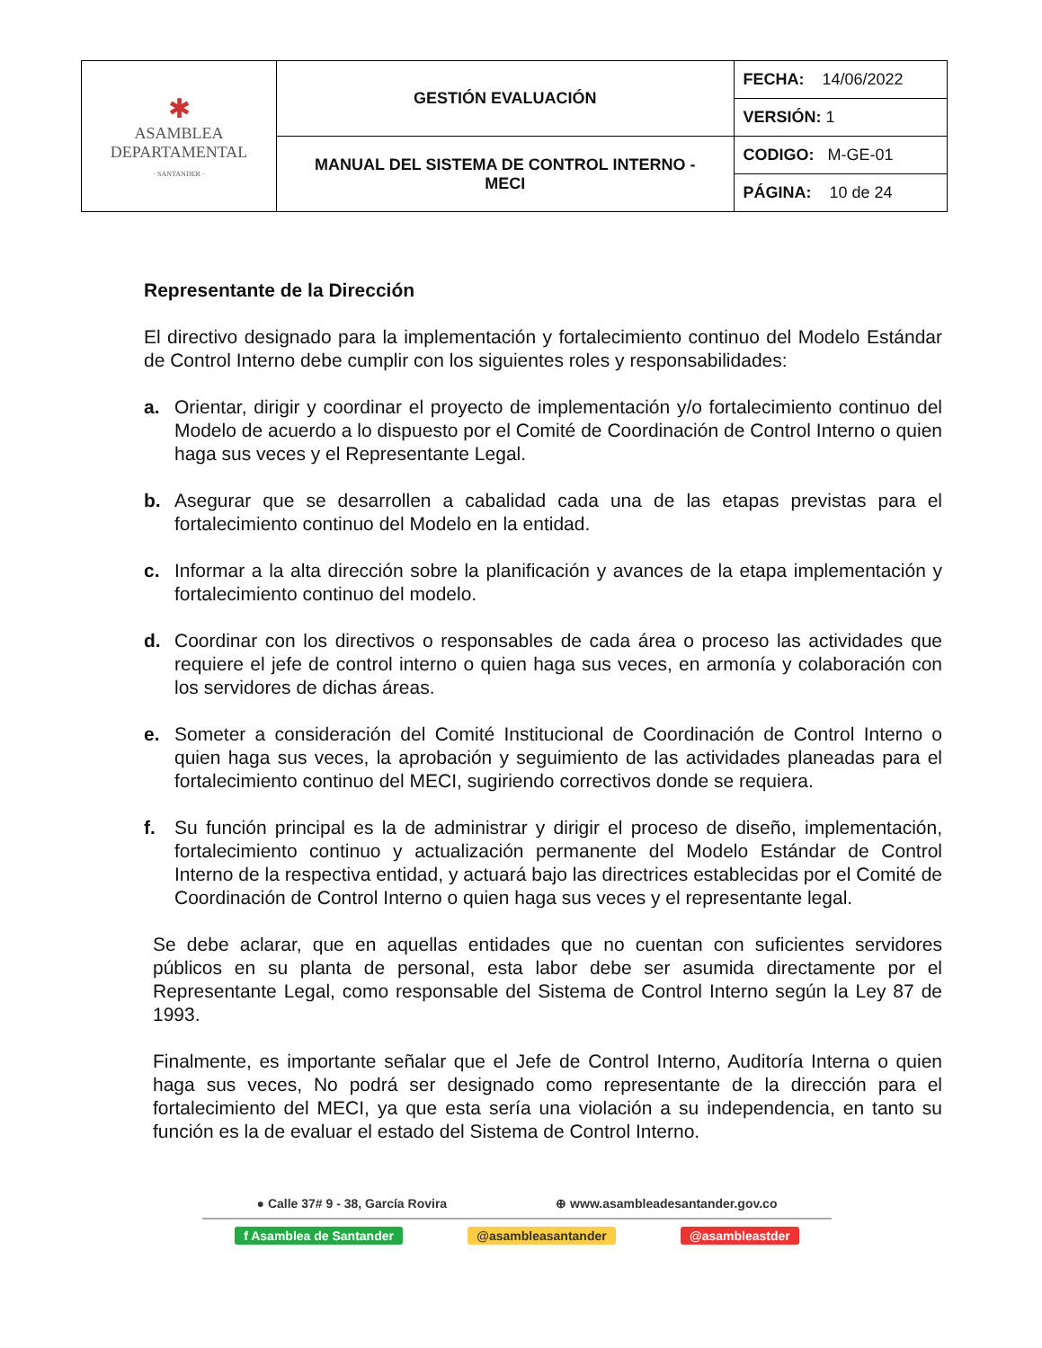| ✱ ASAMBLEA DEPARTAMENTAL · SANTANDER · | GESTIÓN EVALUACIÓN | FECHA: 14/06/2022 |
| | | VERSIÓN: 1 |
| | MANUAL DEL SISTEMA DE CONTROL INTERNO - MECI | CODIGO: M-GE-01 |
| | | PÁGINA: 10 de 24 |
Representante de la Dirección
El directivo designado para la implementación y fortalecimiento continuo del Modelo Estándar de Control Interno debe cumplir con los siguientes roles y responsabilidades:
a. Orientar, dirigir y coordinar el proyecto de implementación y/o fortalecimiento continuo del Modelo de acuerdo a lo dispuesto por el Comité de Coordinación de Control Interno o quien haga sus veces y el Representante Legal.
b. Asegurar que se desarrollen a cabalidad cada una de las etapas previstas para el fortalecimiento continuo del Modelo en la entidad.
c. Informar a la alta dirección sobre la planificación y avances de la etapa implementación y fortalecimiento continuo del modelo.
d. Coordinar con los directivos o responsables de cada área o proceso las actividades que requiere el jefe de control interno o quien haga sus veces, en armonía y colaboración con los servidores de dichas áreas.
e. Someter a consideración del Comité Institucional de Coordinación de Control Interno o quien haga sus veces, la aprobación y seguimiento de las actividades planeadas para el fortalecimiento continuo del MECI, sugiriendo correctivos donde se requiera.
f. Su función principal es la de administrar y dirigir el proceso de diseño, implementación, fortalecimiento continuo y actualización permanente del Modelo Estándar de Control Interno de la respectiva entidad, y actuará bajo las directrices establecidas por el Comité de Coordinación de Control Interno o quien haga sus veces y el representante legal.
Se debe aclarar, que en aquellas entidades que no cuentan con suficientes servidores públicos en su planta de personal, esta labor debe ser asumida directamente por el Representante Legal, como responsable del Sistema de Control Interno según la Ley 87 de 1993.
Finalmente, es importante señalar que el Jefe de Control Interno, Auditoría Interna o quien haga sus veces, No podrá ser designado como representante de la dirección para el fortalecimiento del MECI, ya que esta sería una violación a su independencia, en tanto su función es la de evaluar el estado del Sistema de Control Interno.
● Calle 37# 9 - 38, García Rovira ⊕ www.asambleadesantander.gov.co
f Asamblea de Santander @asambleasantander @asambleastder